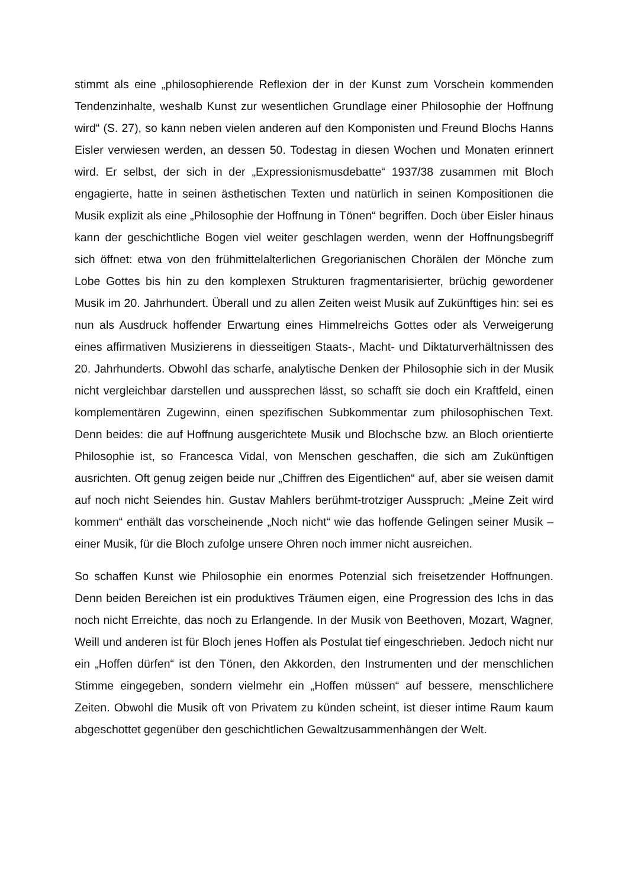stimmt als eine „philosophierende Reflexion der in der Kunst zum Vorschein kommenden Tendenzinhalte, weshalb Kunst zur wesentlichen Grundlage einer Philosophie der Hoffnung wird“ (S. 27), so kann neben vielen anderen auf den Komponisten und Freund Blochs Hanns Eisler verwiesen werden, an dessen 50. Todestag in diesen Wochen und Monaten erinnert wird. Er selbst, der sich in der „Expressionismusdebatte“ 1937/38 zusammen mit Bloch engagierte, hatte in seinen ästhetischen Texten und natürlich in seinen Kompositionen die Musik explizit als eine „Philosophie der Hoffnung in Tönen“ begriffen. Doch über Eisler hinaus kann der geschichtliche Bogen viel weiter geschlagen werden, wenn der Hoffnungsbegriff sich öffnet: etwa von den frühmittelalterlichen Gregorianischen Chorälen der Mönche zum Lobe Gottes bis hin zu den komplexen Strukturen fragmentarisierter, brüchig gewordener Musik im 20. Jahrhundert. Überall und zu allen Zeiten weist Musik auf Zukünftiges hin: sei es nun als Ausdruck hoffender Erwartung eines Himmelreichs Gottes oder als Verweigerung eines affirmativen Musizierens in diesseitigen Staats-, Macht- und Diktaturverhältnissen des 20. Jahrhunderts. Obwohl das scharfe, analytische Denken der Philosophie sich in der Musik nicht vergleichbar darstellen und aussprechen lässt, so schafft sie doch ein Kraftfeld, einen komplementären Zugewinn, einen spezifischen Subkommentar zum philosophischen Text. Denn beides: die auf Hoffnung ausgerichtete Musik und Blochsche bzw. an Bloch orientierte Philosophie ist, so Francesca Vidal, von Menschen geschaffen, die sich am Zukünftigen ausrichten. Oft genug zeigen beide nur „Chiffren des Eigentlichen“ auf, aber sie weisen damit auf noch nicht Seiendes hin. Gustav Mahlers berühmt-trotziger Ausspruch: „Meine Zeit wird kommen“ enthält das vorscheinende „Noch nicht“ wie das hoffende Gelingen seiner Musik – einer Musik, für die Bloch zufolge unsere Ohren noch immer nicht ausreichen.
So schaffen Kunst wie Philosophie ein enormes Potenzial sich freisetzender Hoffnungen. Denn beiden Bereichen ist ein produktives Träumen eigen, eine Progression des Ichs in das noch nicht Erreichte, das noch zu Erlangende. In der Musik von Beethoven, Mozart, Wagner, Weill und anderen ist für Bloch jenes Hoffen als Postulat tief eingeschrieben. Jedoch nicht nur ein „Hoffen dürfen“ ist den Tönen, den Akkorden, den Instrumenten und der menschlichen Stimme eingegeben, sondern vielmehr ein „Hoffen müssen“ auf bessere, menschlichere Zeiten. Obwohl die Musik oft von Privatem zu künden scheint, ist dieser intime Raum kaum abgeschottet gegenüber den geschichtlichen Gewaltzusammenhängen der Welt.